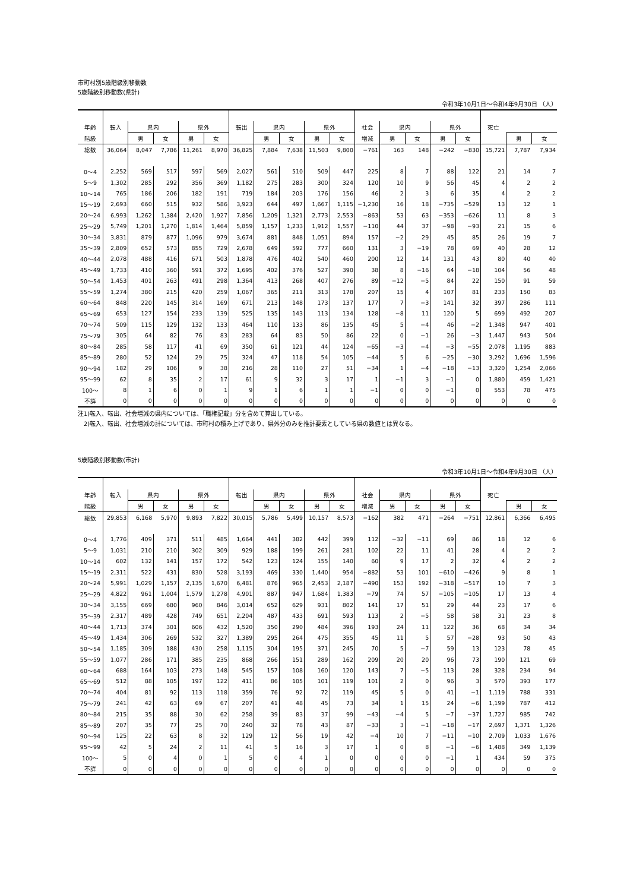市町村別5歳階級別移動数
5歳階級別移動数(県計)
令和3年10月1日～令和4年9月30日 （人）
| 年齢 | 転入 | 県内 | | 県外 | | 転出 | 県内 | | 県外 | | 社会 | 県内 | | 県外 | | 死亡 | | |
| --- | --- | --- | --- | --- | --- | --- | --- | --- | --- | --- | --- | --- | --- | --- | --- | --- | --- | --- |
| 階級 | | 男 | 女 | 男 | 女 | | 男 | 女 | 男 | 女 | 増減 | 男 | 女 | 男 | 女 | | 男 | 女 |
| 総数 | 36,064 | 8,047 | 7,786 | 11,261 | 8,970 | 36,825 | 7,884 | 7,638 | 11,503 | 9,800 | −761 | 163 | 148 | −242 | −830 | 15,721 | 7,787 | 7,934 |
| 0～4 | 2,252 | 569 | 517 | 597 | 569 | 2,027 | 561 | 510 | 509 | 447 | 225 | 8 | 7 | 88 | 122 | 21 | 14 | 7 |
| 5～9 | 1,302 | 285 | 292 | 356 | 369 | 1,182 | 275 | 283 | 300 | 324 | 120 | 10 | 9 | 56 | 45 | 4 | 2 | 2 |
| 10～14 | 765 | 186 | 206 | 182 | 191 | 719 | 184 | 203 | 176 | 156 | 46 | 2 | 3 | 6 | 35 | 4 | 2 | 2 |
| 15～19 | 2,693 | 660 | 515 | 932 | 586 | 3,923 | 644 | 497 | 1,667 | 1,115 | −1,230 | 16 | 18 | −735 | −529 | 13 | 12 | 1 |
| 20～24 | 6,993 | 1,262 | 1,384 | 2,420 | 1,927 | 7,856 | 1,209 | 1,321 | 2,773 | 2,553 | −863 | 53 | 63 | −353 | −626 | 11 | 8 | 3 |
| 25～29 | 5,749 | 1,201 | 1,270 | 1,814 | 1,464 | 5,859 | 1,157 | 1,233 | 1,912 | 1,557 | −110 | 44 | 37 | −98 | −93 | 21 | 15 | 6 |
| 30～34 | 3,831 | 879 | 877 | 1,096 | 979 | 3,674 | 881 | 848 | 1,051 | 894 | 157 | −2 | 29 | 45 | 85 | 26 | 19 | 7 |
| 35～39 | 2,809 | 652 | 573 | 855 | 729 | 2,678 | 649 | 592 | 777 | 660 | 131 | 3 | −19 | 78 | 69 | 40 | 28 | 12 |
| 40～44 | 2,078 | 488 | 416 | 671 | 503 | 1,878 | 476 | 402 | 540 | 460 | 200 | 12 | 14 | 131 | 43 | 80 | 40 | 40 |
| 45～49 | 1,733 | 410 | 360 | 591 | 372 | 1,695 | 402 | 376 | 527 | 390 | 38 | 8 | −16 | 64 | −18 | 104 | 56 | 48 |
| 50～54 | 1,453 | 401 | 263 | 491 | 298 | 1,364 | 413 | 268 | 407 | 276 | 89 | −12 | −5 | 84 | 22 | 150 | 91 | 59 |
| 55～59 | 1,274 | 380 | 215 | 420 | 259 | 1,067 | 365 | 211 | 313 | 178 | 207 | 15 | 4 | 107 | 81 | 233 | 150 | 83 |
| 60～64 | 848 | 220 | 145 | 314 | 169 | 671 | 213 | 148 | 173 | 137 | 177 | 7 | −3 | 141 | 32 | 397 | 286 | 111 |
| 65～69 | 653 | 127 | 154 | 233 | 139 | 525 | 135 | 143 | 113 | 134 | 128 | −8 | 11 | 120 | 5 | 699 | 492 | 207 |
| 70～74 | 509 | 115 | 129 | 132 | 133 | 464 | 110 | 133 | 86 | 135 | 45 | 5 | −4 | 46 | −2 | 1,348 | 947 | 401 |
| 75～79 | 305 | 64 | 82 | 76 | 83 | 283 | 64 | 83 | 50 | 86 | 22 | 0 | −1 | 26 | −3 | 1,447 | 943 | 504 |
| 80～84 | 285 | 58 | 117 | 41 | 69 | 350 | 61 | 121 | 44 | 124 | −65 | −3 | −4 | −3 | −55 | 2,078 | 1,195 | 883 |
| 85～89 | 280 | 52 | 124 | 29 | 75 | 324 | 47 | 118 | 54 | 105 | −44 | 5 | 6 | −25 | −30 | 3,292 | 1,696 | 1,596 |
| 90～94 | 182 | 29 | 106 | 9 | 38 | 216 | 28 | 110 | 27 | 51 | −34 | 1 | −4 | −18 | −13 | 3,320 | 1,254 | 2,066 |
| 95～99 | 62 | 8 | 35 | 2 | 17 | 61 | 9 | 32 | 3 | 17 | 1 | −1 | 3 | −1 | 0 | 1,880 | 459 | 1,421 |
| 100～ | 8 | 1 | 6 | 0 | 1 | 9 | 1 | 6 | 1 | 1 | −1 | 0 | 0 | −1 | 0 | 553 | 78 | 475 |
| 不詳 | 0 | 0 | 0 | 0 | 0 | 0 | 0 | 0 | 0 | 0 | 0 | 0 | 0 | 0 | 0 | 0 | 0 | 0 |
注1)転入、転出、社会増減の県内については、「職権記載」分を含めて算出している。
　2)転入、転出、社会増減の計については、市町村の積み上げであり、県外分のみを推計要素としている県の数値とは異なる。
5歳階級別移動数(市計)
令和3年10月1日～令和4年9月30日 （人）
| 年齢 | 転入 | 県内 | | 県外 | | 転出 | 県内 | | 県外 | | 社会 | 県内 | | 県外 | | 死亡 | | |
| --- | --- | --- | --- | --- | --- | --- | --- | --- | --- | --- | --- | --- | --- | --- | --- | --- | --- | --- |
| 階級 | | 男 | 女 | 男 | 女 | | 男 | 女 | 男 | 女 | 増減 | 男 | 女 | 男 | 女 | | 男 | 女 |
| 総数 | 29,853 | 6,168 | 5,970 | 9,893 | 7,822 | 30,015 | 5,786 | 5,499 | 10,157 | 8,573 | −162 | 382 | 471 | −264 | −751 | 12,861 | 6,366 | 6,495 |
| 0～4 | 1,776 | 409 | 371 | 511 | 485 | 1,664 | 441 | 382 | 442 | 399 | 112 | −32 | −11 | 69 | 86 | 18 | 12 | 6 |
| 5～9 | 1,031 | 210 | 210 | 302 | 309 | 929 | 188 | 199 | 261 | 281 | 102 | 22 | 11 | 41 | 28 | 4 | 2 | 2 |
| 10～14 | 602 | 132 | 141 | 157 | 172 | 542 | 123 | 124 | 155 | 140 | 60 | 9 | 17 | 2 | 32 | 4 | 2 | 2 |
| 15～19 | 2,311 | 522 | 431 | 830 | 528 | 3,193 | 469 | 330 | 1,440 | 954 | −882 | 53 | 101 | −610 | −426 | 9 | 8 | 1 |
| 20～24 | 5,991 | 1,029 | 1,157 | 2,135 | 1,670 | 6,481 | 876 | 965 | 2,453 | 2,187 | −490 | 153 | 192 | −318 | −517 | 10 | 7 | 3 |
| 25～29 | 4,822 | 961 | 1,004 | 1,579 | 1,278 | 4,901 | 887 | 947 | 1,684 | 1,383 | −79 | 74 | 57 | −105 | −105 | 17 | 13 | 4 |
| 30～34 | 3,155 | 669 | 680 | 960 | 846 | 3,014 | 652 | 629 | 931 | 802 | 141 | 17 | 51 | 29 | 44 | 23 | 17 | 6 |
| 35～39 | 2,317 | 489 | 428 | 749 | 651 | 2,204 | 487 | 433 | 691 | 593 | 113 | 2 | −5 | 58 | 58 | 31 | 23 | 8 |
| 40～44 | 1,713 | 374 | 301 | 606 | 432 | 1,520 | 350 | 290 | 484 | 396 | 193 | 24 | 11 | 122 | 36 | 68 | 34 | 34 |
| 45～49 | 1,434 | 306 | 269 | 532 | 327 | 1,389 | 295 | 264 | 475 | 355 | 45 | 11 | 5 | 57 | −28 | 93 | 50 | 43 |
| 50～54 | 1,185 | 309 | 188 | 430 | 258 | 1,115 | 304 | 195 | 371 | 245 | 70 | 5 | −7 | 59 | 13 | 123 | 78 | 45 |
| 55～59 | 1,077 | 286 | 171 | 385 | 235 | 868 | 266 | 151 | 289 | 162 | 209 | 20 | 20 | 96 | 73 | 190 | 121 | 69 |
| 60～64 | 688 | 164 | 103 | 273 | 148 | 545 | 157 | 108 | 160 | 120 | 143 | 7 | −5 | 113 | 28 | 328 | 234 | 94 |
| 65～69 | 512 | 88 | 105 | 197 | 122 | 411 | 86 | 105 | 101 | 119 | 101 | 2 | 0 | 96 | 3 | 570 | 393 | 177 |
| 70～74 | 404 | 81 | 92 | 113 | 118 | 359 | 76 | 92 | 72 | 119 | 45 | 5 | 0 | 41 | −1 | 1,119 | 788 | 331 |
| 75～79 | 241 | 42 | 63 | 69 | 67 | 207 | 41 | 48 | 45 | 73 | 34 | 1 | 15 | 24 | −6 | 1,199 | 787 | 412 |
| 80～84 | 215 | 35 | 88 | 30 | 62 | 258 | 39 | 83 | 37 | 99 | −43 | −4 | 5 | −7 | −37 | 1,727 | 985 | 742 |
| 85～89 | 207 | 35 | 77 | 25 | 70 | 240 | 32 | 78 | 43 | 87 | −33 | 3 | −1 | −18 | −17 | 2,697 | 1,371 | 1,326 |
| 90～94 | 125 | 22 | 63 | 8 | 32 | 129 | 12 | 56 | 19 | 42 | −4 | 10 | 7 | −11 | −10 | 2,709 | 1,033 | 1,676 |
| 95～99 | 42 | 5 | 24 | 2 | 11 | 41 | 5 | 16 | 3 | 17 | 1 | 0 | 8 | −1 | −6 | 1,488 | 349 | 1,139 |
| 100～ | 5 | 0 | 4 | 0 | 1 | 5 | 0 | 4 | 1 | 0 | 0 | 0 | 0 | −1 | 1 | 434 | 59 | 375 |
| 不詳 | 0 | 0 | 0 | 0 | 0 | 0 | 0 | 0 | 0 | 0 | 0 | 0 | 0 | 0 | 0 | 0 | 0 | 0 |